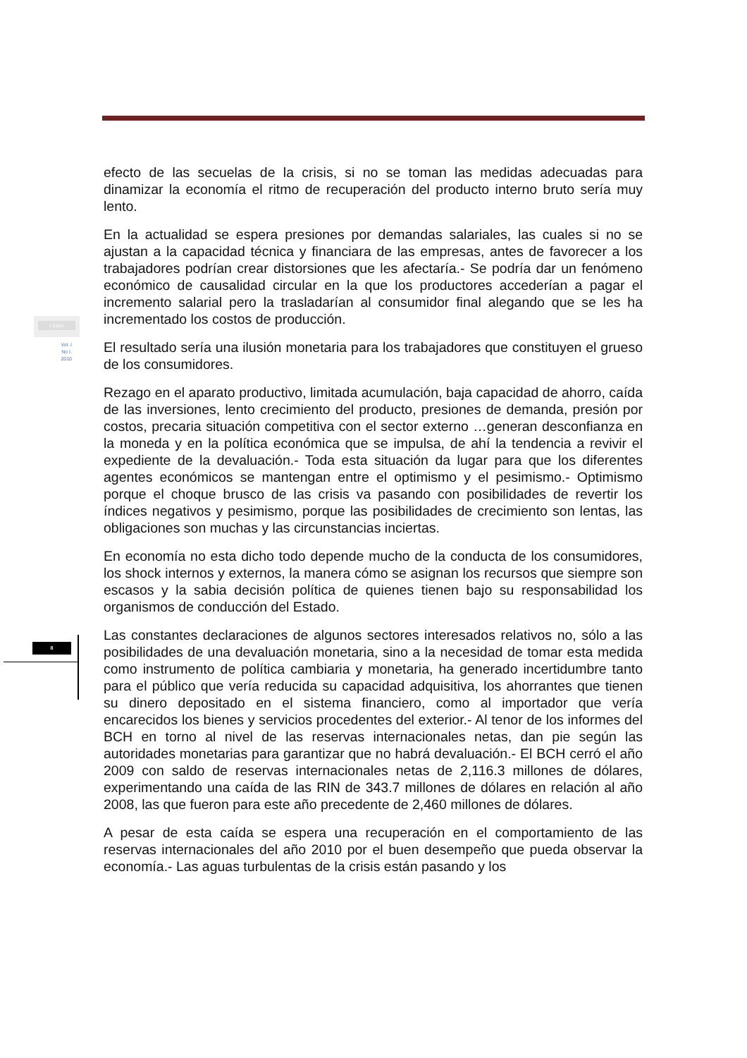( E&A)
Vol. I
No I.
2010
8
efecto de las secuelas de la crisis, si no se toman las medidas adecuadas para dinamizar la economía el ritmo de recuperación del producto interno bruto sería muy lento.
En la actualidad se espera presiones por demandas salariales, las cuales si no se ajustan a la capacidad técnica y financiara de las empresas, antes de favorecer a los trabajadores podrían crear distorsiones que les afectaría.- Se podría dar un fenómeno económico de causalidad circular en la que los productores accederían a pagar el incremento salarial pero la trasladarían al consumidor final alegando que se les ha incrementado los costos de producción.
El resultado sería una ilusión monetaria para los trabajadores que constituyen el grueso de los consumidores.
Rezago en el aparato productivo, limitada acumulación, baja capacidad de ahorro, caída de las inversiones, lento crecimiento del producto, presiones de demanda, presión por costos, precaria situación competitiva con el sector externo …generan desconfianza en la moneda y en la política económica que se impulsa, de ahí la tendencia a revivir el expediente de la devaluación.- Toda esta situación da lugar para que los diferentes agentes económicos se mantengan entre el optimismo y el pesimismo.- Optimismo porque el choque brusco de las crisis va pasando con posibilidades de revertir los índices negativos y pesimismo, porque las posibilidades de crecimiento son lentas, las obligaciones son muchas y las circunstancias inciertas.
En economía no esta dicho todo depende mucho de la conducta de los consumidores, los shock internos y externos, la manera cómo se asignan los recursos que siempre son escasos y la sabia decisión política de quienes tienen bajo su responsabilidad los organismos de conducción del Estado.
Las constantes declaraciones de algunos sectores interesados relativos no, sólo a las posibilidades de una devaluación monetaria, sino a la necesidad de tomar esta medida como instrumento de política cambiaria y monetaria, ha generado incertidumbre tanto para el público que vería reducida su capacidad adquisitiva, los ahorrantes que tienen su dinero depositado en el sistema financiero, como al importador que vería encarecidos los bienes y servicios procedentes del exterior.- Al tenor de los informes del BCH en torno al nivel de las reservas internacionales netas, dan pie según las autoridades monetarias para garantizar que no habrá devaluación.- El BCH cerró el año 2009 con saldo de reservas internacionales netas de 2,116.3 millones de dólares, experimentando una caída de las RIN de 343.7 millones de dólares en relación al año 2008, las que fueron para este año precedente de 2,460 millones de dólares.
A pesar de esta caída se espera una recuperación en el comportamiento de las reservas internacionales del año 2010 por el buen desempeño que pueda observar la economía.- Las aguas turbulentas de la crisis están pasando y los